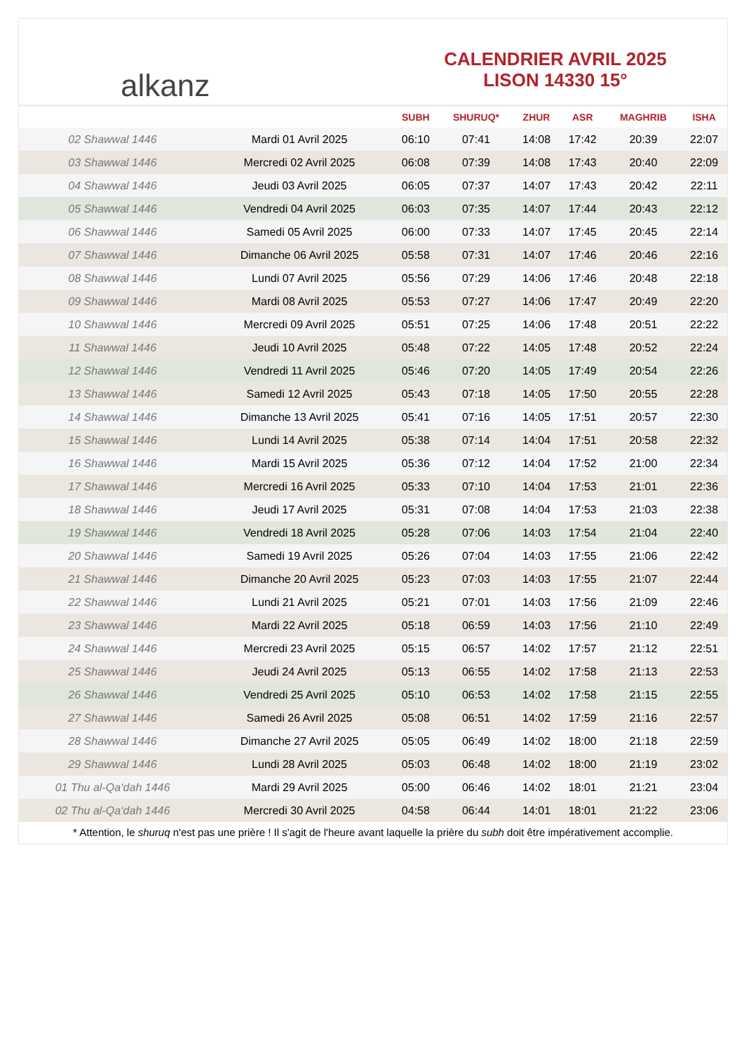alkanz
CALENDRIER AVRIL 2025
LISON 14330 15°
| | | SUBH | SHURUQ* | ZHUR | ASR | MAGHRIB | ISHA |
| --- | --- | --- | --- | --- | --- | --- | --- |
| 02 Shawwal 1446 | Mardi 01 Avril 2025 | 06:10 | 07:41 | 14:08 | 17:42 | 20:39 | 22:07 |
| 03 Shawwal 1446 | Mercredi 02 Avril 2025 | 06:08 | 07:39 | 14:08 | 17:43 | 20:40 | 22:09 |
| 04 Shawwal 1446 | Jeudi 03 Avril 2025 | 06:05 | 07:37 | 14:07 | 17:43 | 20:42 | 22:11 |
| 05 Shawwal 1446 | Vendredi 04 Avril 2025 | 06:03 | 07:35 | 14:07 | 17:44 | 20:43 | 22:12 |
| 06 Shawwal 1446 | Samedi 05 Avril 2025 | 06:00 | 07:33 | 14:07 | 17:45 | 20:45 | 22:14 |
| 07 Shawwal 1446 | Dimanche 06 Avril 2025 | 05:58 | 07:31 | 14:07 | 17:46 | 20:46 | 22:16 |
| 08 Shawwal 1446 | Lundi 07 Avril 2025 | 05:56 | 07:29 | 14:06 | 17:46 | 20:48 | 22:18 |
| 09 Shawwal 1446 | Mardi 08 Avril 2025 | 05:53 | 07:27 | 14:06 | 17:47 | 20:49 | 22:20 |
| 10 Shawwal 1446 | Mercredi 09 Avril 2025 | 05:51 | 07:25 | 14:06 | 17:48 | 20:51 | 22:22 |
| 11 Shawwal 1446 | Jeudi 10 Avril 2025 | 05:48 | 07:22 | 14:05 | 17:48 | 20:52 | 22:24 |
| 12 Shawwal 1446 | Vendredi 11 Avril 2025 | 05:46 | 07:20 | 14:05 | 17:49 | 20:54 | 22:26 |
| 13 Shawwal 1446 | Samedi 12 Avril 2025 | 05:43 | 07:18 | 14:05 | 17:50 | 20:55 | 22:28 |
| 14 Shawwal 1446 | Dimanche 13 Avril 2025 | 05:41 | 07:16 | 14:05 | 17:51 | 20:57 | 22:30 |
| 15 Shawwal 1446 | Lundi 14 Avril 2025 | 05:38 | 07:14 | 14:04 | 17:51 | 20:58 | 22:32 |
| 16 Shawwal 1446 | Mardi 15 Avril 2025 | 05:36 | 07:12 | 14:04 | 17:52 | 21:00 | 22:34 |
| 17 Shawwal 1446 | Mercredi 16 Avril 2025 | 05:33 | 07:10 | 14:04 | 17:53 | 21:01 | 22:36 |
| 18 Shawwal 1446 | Jeudi 17 Avril 2025 | 05:31 | 07:08 | 14:04 | 17:53 | 21:03 | 22:38 |
| 19 Shawwal 1446 | Vendredi 18 Avril 2025 | 05:28 | 07:06 | 14:03 | 17:54 | 21:04 | 22:40 |
| 20 Shawwal 1446 | Samedi 19 Avril 2025 | 05:26 | 07:04 | 14:03 | 17:55 | 21:06 | 22:42 |
| 21 Shawwal 1446 | Dimanche 20 Avril 2025 | 05:23 | 07:03 | 14:03 | 17:55 | 21:07 | 22:44 |
| 22 Shawwal 1446 | Lundi 21 Avril 2025 | 05:21 | 07:01 | 14:03 | 17:56 | 21:09 | 22:46 |
| 23 Shawwal 1446 | Mardi 22 Avril 2025 | 05:18 | 06:59 | 14:03 | 17:56 | 21:10 | 22:49 |
| 24 Shawwal 1446 | Mercredi 23 Avril 2025 | 05:15 | 06:57 | 14:02 | 17:57 | 21:12 | 22:51 |
| 25 Shawwal 1446 | Jeudi 24 Avril 2025 | 05:13 | 06:55 | 14:02 | 17:58 | 21:13 | 22:53 |
| 26 Shawwal 1446 | Vendredi 25 Avril 2025 | 05:10 | 06:53 | 14:02 | 17:58 | 21:15 | 22:55 |
| 27 Shawwal 1446 | Samedi 26 Avril 2025 | 05:08 | 06:51 | 14:02 | 17:59 | 21:16 | 22:57 |
| 28 Shawwal 1446 | Dimanche 27 Avril 2025 | 05:05 | 06:49 | 14:02 | 18:00 | 21:18 | 22:59 |
| 29 Shawwal 1446 | Lundi 28 Avril 2025 | 05:03 | 06:48 | 14:02 | 18:00 | 21:19 | 23:02 |
| 01 Thu al-Qa‘dah 1446 | Mardi 29 Avril 2025 | 05:00 | 06:46 | 14:02 | 18:01 | 21:21 | 23:04 |
| 02 Thu al-Qa‘dah 1446 | Mercredi 30 Avril 2025 | 04:58 | 06:44 | 14:01 | 18:01 | 21:22 | 23:06 |
* Attention, le shuruq n'est pas une prière ! Il s'agit de l'heure avant laquelle la prière du subh doit être impérativement accomplie.